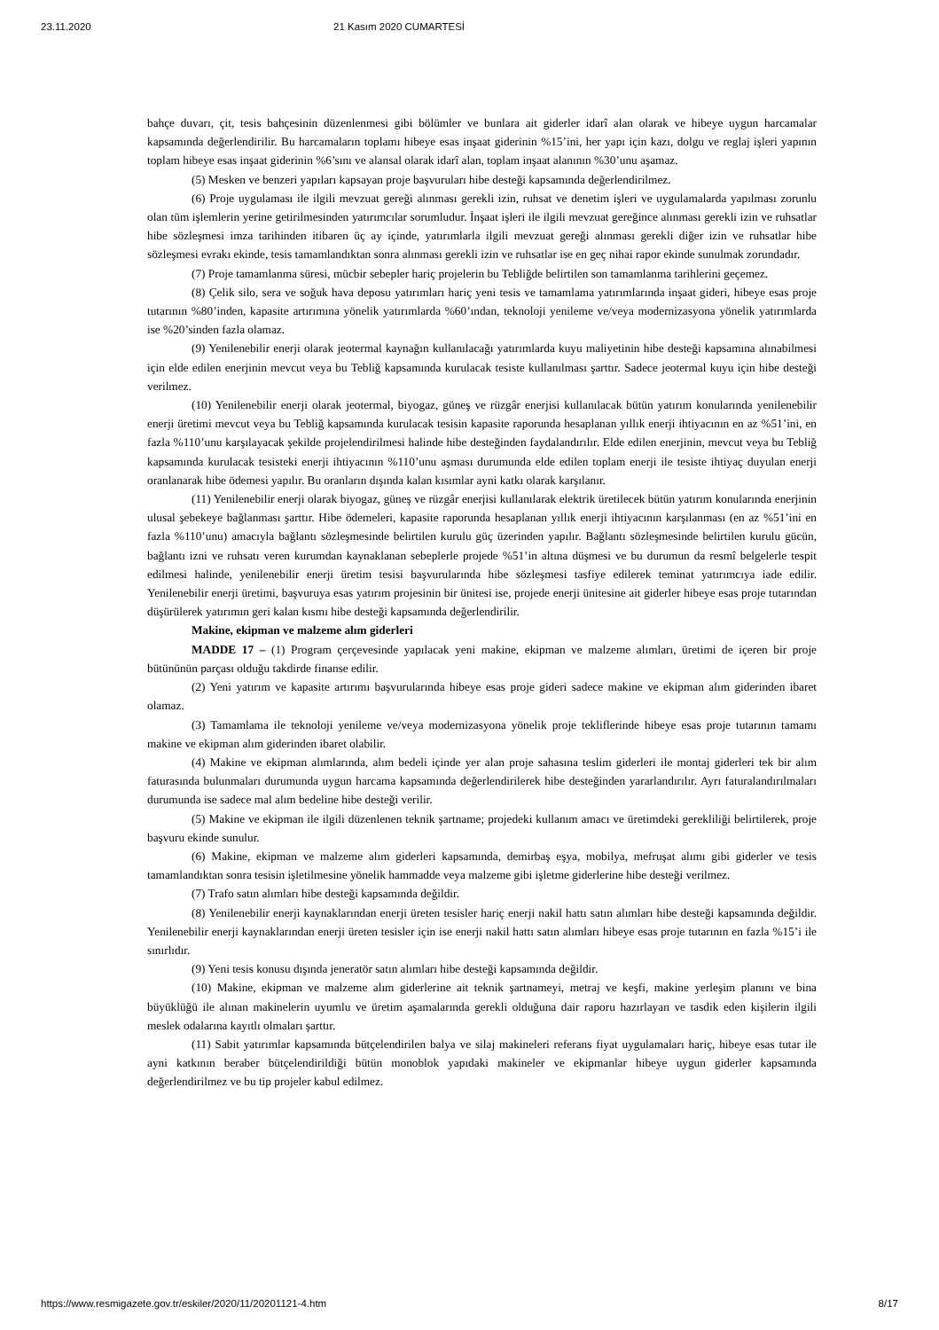23.11.2020 21 Kasım 2020 CUMARTESİ
bahçe duvarı, çit, tesis bahçesinin düzenlenmesi gibi bölümler ve bunlara ait giderler idarî alan olarak ve hibeye uygun harcamalar kapsamında değerlendirilir. Bu harcamaların toplamı hibeye esas inşaat giderinin %15’ini, her yapı için kazı, dolgu ve reglaj işleri yapının toplam hibeye esas inşaat giderinin %6’sını ve alansal olarak idarî alan, toplam inşaat alanının %30’unu aşamaz.
(5) Mesken ve benzeri yapıları kapsayan proje başvuruları hibe desteği kapsamında değerlendirilmez.
(6) Proje uygulaması ile ilgili mevzuat gereği alınması gerekli izin, ruhsat ve denetim işleri ve uygulamalarda yapılması zorunlu olan tüm işlemlerin yerine getirilmesinden yatırımcılar sorumludur. İnşaat işleri ile ilgili mevzuat gereğince alınması gerekli izin ve ruhsatlar hibe sözleşmesi imza tarihinden itibaren üç ay içinde, yatırımlarla ilgili mevzuat gereği alınması gerekli diğer izin ve ruhsatlar hibe sözleşmesi evrakı ekinde, tesis tamamlandıktan sonra alınması gerekli izin ve ruhsatlar ise en geç nihai rapor ekinde sunulmak zorundadır.
(7) Proje tamamlanma süresi, mücbir sebepler hariç projelerin bu Tebliğde belirtilen son tamamlanma tarihlerini geçemez.
(8) Çelik silo, sera ve soğuk hava deposu yatırımları hariç yeni tesis ve tamamlama yatırımlarında inşaat gideri, hibeye esas proje tutarının %80’inden, kapasite artırımına yönelik yatırımlarda %60’ından, teknoloji yenileme ve/veya modernizasyona yönelik yatırımlarda ise %20’sinden fazla olamaz.
(9) Yenilenebilir enerji olarak jeotermal kaynağın kullanılacağı yatırımlarda kuyu maliyetinin hibe desteği kapsamına alınabilmesi için elde edilen enerjinin mevcut veya bu Tebliğ kapsamında kurulacak tesiste kullanılması şarttır. Sadece jeotermal kuyu için hibe desteği verilmez.
(10) Yenilenebilir enerji olarak jeotermal, biyogaz, güneş ve rüzgâr enerjisi kullanılacak bütün yatırım konularında yenilenebilir enerji üretimi mevcut veya bu Tebliğ kapsamında kurulacak tesisin kapasite raporunda hesaplanan yıllık enerji ihtiyacının en az %51’ini, en fazla %110’unu karşılayacak şekilde projelendirilmesi halinde hibe desteğinden faydalandırılır. Elde edilen enerjinin, mevcut veya bu Tebliğ kapsamında kurulacak tesisteki enerji ihtiyacının %110’unu aşması durumunda elde edilen toplam enerji ile tesiste ihtiyaç duyulan enerji oranlanarak hibe ödemesi yapılır. Bu oranların dışında kalan kısımlar ayni katkı olarak karşılanır.
(11) Yenilenebilir enerji olarak biyogaz, güneş ve rüzgâr enerjisi kullanılarak elektrik üretilecek bütün yatırım konularında enerjinin ulusal şebekeye bağlanması şarttır. Hibe ödemeleri, kapasite raporunda hesaplanan yıllık enerji ihtiyacının karşılanması (en az %51’ini en fazla %110’unu) amacıyla bağlantı sözleşmesinde belirtilen kurulu güç üzerinden yapılır. Bağlantı sözleşmesinde belirtilen kurulu gücün, bağlantı izni ve ruhsatı veren kurumdan kaynaklanan sebeplerle projede %51’in altına düşmesi ve bu durumun da resmî belgelerle tespit edilmesi halinde, yenilenebilir enerji üretim tesisi başvurularında hibe sözleşmesi tasfiye edilerek teminat yatırımcıya iade edilir. Yenilenebilir enerji üretimi, başvuruya esas yatırım projesinin bir ünitesi ise, projede enerji ünitesine ait giderler hibeye esas proje tutarından düşürülerek yatırımın geri kalan kısmı hibe desteği kapsamında değerlendirilir.
Makine, ekipman ve malzeme alım giderleri
MADDE 17 – (1) Program çerçevesinde yapılacak yeni makine, ekipman ve malzeme alımları, üretimi de içeren bir proje bütününün parçası olduğu takdirde finanse edilir.
(2) Yeni yatırım ve kapasite artırımı başvurularında hibeye esas proje gideri sadece makine ve ekipman alım giderinden ibaret olamaz.
(3) Tamamlama ile teknoloji yenileme ve/veya modernizasyona yönelik proje tekliflerinde hibeye esas proje tutarının tamamı makine ve ekipman alım giderinden ibaret olabilir.
(4) Makine ve ekipman alımlarında, alım bedeli içinde yer alan proje sahasına teslim giderleri ile montaj giderleri tek bir alım faturasında bulunmaları durumunda uygun harcama kapsamında değerlendirilerek hibe desteğinden yararlandırılır. Ayrı faturalandırılmaları durumunda ise sadece mal alım bedeline hibe desteği verilir.
(5) Makine ve ekipman ile ilgili düzenlenen teknik şartname; projedeki kullanım amacı ve üretimdeki gerekliliği belirtilerek, proje başvuru ekinde sunulur.
(6) Makine, ekipman ve malzeme alım giderleri kapsamında, demirbaş eşya, mobilya, mefruşat alımı gibi giderler ve tesis tamamlandıktan sonra tesisin işletilmesine yönelik hammadde veya malzeme gibi işletme giderlerine hibe desteği verilmez.
(7) Trafo satın alımları hibe desteği kapsamında değildir.
(8) Yenilenebilir enerji kaynaklarından enerji üreten tesisler hariç enerji nakil hattı satın alımları hibe desteği kapsamında değildir. Yenilenebilir enerji kaynaklarından enerji üreten tesisler için ise enerji nakil hattı satın alımları hibeye esas proje tutarının en fazla %15’i ile sınırlıdır.
(9) Yeni tesis konusu dışında jeneratör satın alımları hibe desteği kapsamında değildir.
(10) Makine, ekipman ve malzeme alım giderlerine ait teknik şartnameyi, metraj ve keşfi, makine yerleşim planını ve bina büyüklüğü ile alınan makinelerin uyumlu ve üretim aşamalarında gerekli olduğuna dair raporu hazırlayan ve tasdik eden kişilerin ilgili meslek odalarına kayıtlı olmaları şarttır.
(11) Sabit yatırımlar kapsamında bütçelendirilen balya ve silaj makineleri referans fiyat uygulamaları hariç, hibeye esas tutar ile ayni katkının beraber bütçelendirildiği bütün monoblok yapıdaki makineler ve ekipmanlar hibeye uygun giderler kapsamında değerlendirilmez ve bu tip projeler kabul edilmez.
https://www.resmigazete.gov.tr/eskiler/2020/11/20201121-4.htm 8/17